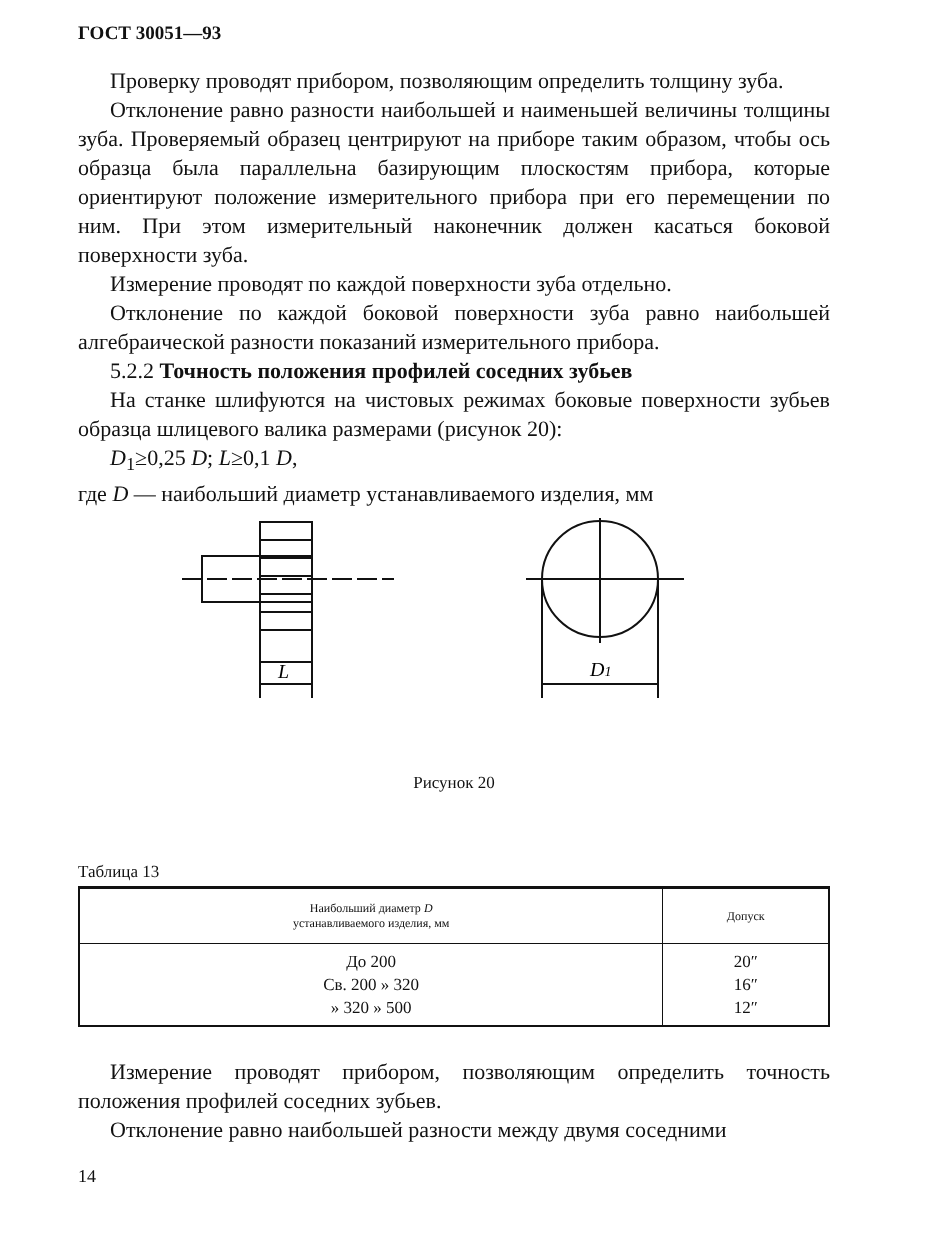ГОСТ 30051—93
Проверку проводят прибором, позволяющим определить толщину зуба.
Отклонение равно разности наибольшей и наименьшей величины толщины зуба. Проверяемый образец центрируют на приборе таким образом, чтобы ось образца была параллельна базирующим плоскостям прибора, которые ориентируют положение измерительного прибора при его перемещении по ним. При этом измерительный наконечник должен касаться боковой поверхности зуба.
Измерение проводят по каждой поверхности зуба отдельно.
Отклонение по каждой боковой поверхности зуба равно наибольшей алгебраической разности показаний измерительного прибора.
5.2.2 Точность положения профилей соседних зубьев
На станке шлифуются на чистовых режимах боковые поверхности зубьев образца шлицевого валика размерами (рисунок 20):
D<sub>1</sub>≥0,25 D; L≥0,1 D,
где D — наибольший диаметр устанавливаемого изделия, мм
L
D1
Рисунок 20
Таблица 13
| Наибольший диаметр D устанавливаемого изделия, мм | Допуск |
| --- | --- |
| До 200 Св. 200 » 320 » 320 » 500 | 20″ 16″ 12″ |
Измерение проводят прибором, позволяющим определить точность положения профилей соседних зубьев.
Отклонение равно наибольшей разности между двумя соседними
14